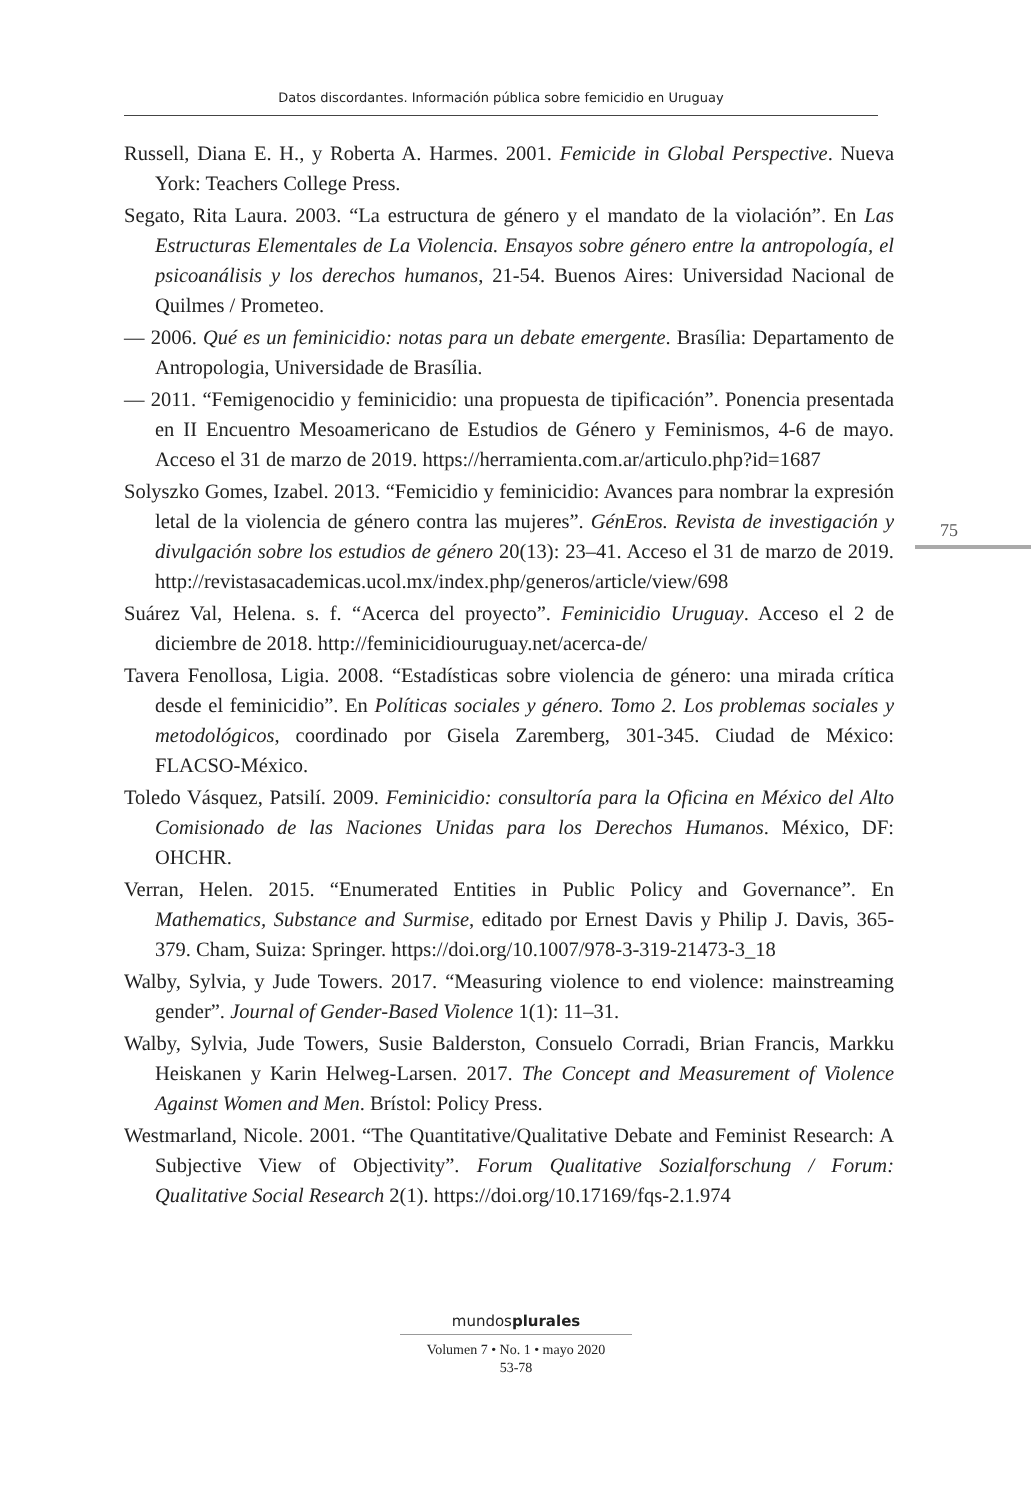Datos discordantes. Información pública sobre femicidio en Uruguay
Russell, Diana E. H., y Roberta A. Harmes. 2001. Femicide in Global Perspective. Nueva York: Teachers College Press.
Segato, Rita Laura. 2003. “La estructura de género y el mandato de la violación”. En Las Estructuras Elementales de La Violencia. Ensayos sobre género entre la antropología, el psicoanálisis y los derechos humanos, 21-54. Buenos Aires: Universidad Nacional de Quilmes / Prometeo.
— 2006. Qué es un feminicidio: notas para un debate emergente. Brasília: Departamento de Antropologia, Universidade de Brasília.
— 2011. “Femigenocidio y feminicidio: una propuesta de tipificación”. Ponencia presentada en II Encuentro Mesoamericano de Estudios de Género y Feminismos, 4-6 de mayo. Acceso el 31 de marzo de 2019. https://herramienta.com.ar/articulo.php?id=1687
Solyszko Gomes, Izabel. 2013. “Femicidio y feminicidio: Avances para nombrar la expresión letal de la violencia de género contra las mujeres”. GénEros. Revista de investigación y divulgación sobre los estudios de género 20(13): 23–41. Acceso el 31 de marzo de 2019. http://revistasacademicas.ucol.mx/index.php/generos/article/view/698
Suárez Val, Helena. s. f. “Acerca del proyecto”. Feminicidio Uruguay. Acceso el 2 de diciembre de 2018. http://feminicidiouruguay.net/acerca-de/
Tavera Fenollosa, Ligia. 2008. “Estadísticas sobre violencia de género: una mirada crítica desde el feminicidio”. En Políticas sociales y género. Tomo 2. Los problemas sociales y metodológicos, coordinado por Gisela Zaremberg, 301-345. Ciudad de México: FLACSO-México.
Toledo Vásquez, Patsilí. 2009. Feminicidio: consultoría para la Oficina en México del Alto Comisionado de las Naciones Unidas para los Derechos Humanos. México, DF: OHCHR.
Verran, Helen. 2015. “Enumerated Entities in Public Policy and Governance”. En Mathematics, Substance and Surmise, editado por Ernest Davis y Philip J. Davis, 365-379. Cham, Suiza: Springer. https://doi.org/10.1007/978-3-319-21473-3_18
Walby, Sylvia, y Jude Towers. 2017. “Measuring violence to end violence: mainstreaming gender”. Journal of Gender-Based Violence 1(1): 11–31.
Walby, Sylvia, Jude Towers, Susie Balderston, Consuelo Corradi, Brian Francis, Markku Heiskanen y Karin Helweg-Larsen. 2017. The Concept and Measurement of Violence Against Women and Men. Brístol: Policy Press.
Westmarland, Nicole. 2001. “The Quantitative/Qualitative Debate and Feminist Research: A Subjective View of Objectivity”. Forum Qualitative Sozialforschung / Forum: Qualitative Social Research 2(1). https://doi.org/10.17169/fqs-2.1.974
75
mundosplurales
Volumen 7 • No. 1 • mayo 2020
53-78